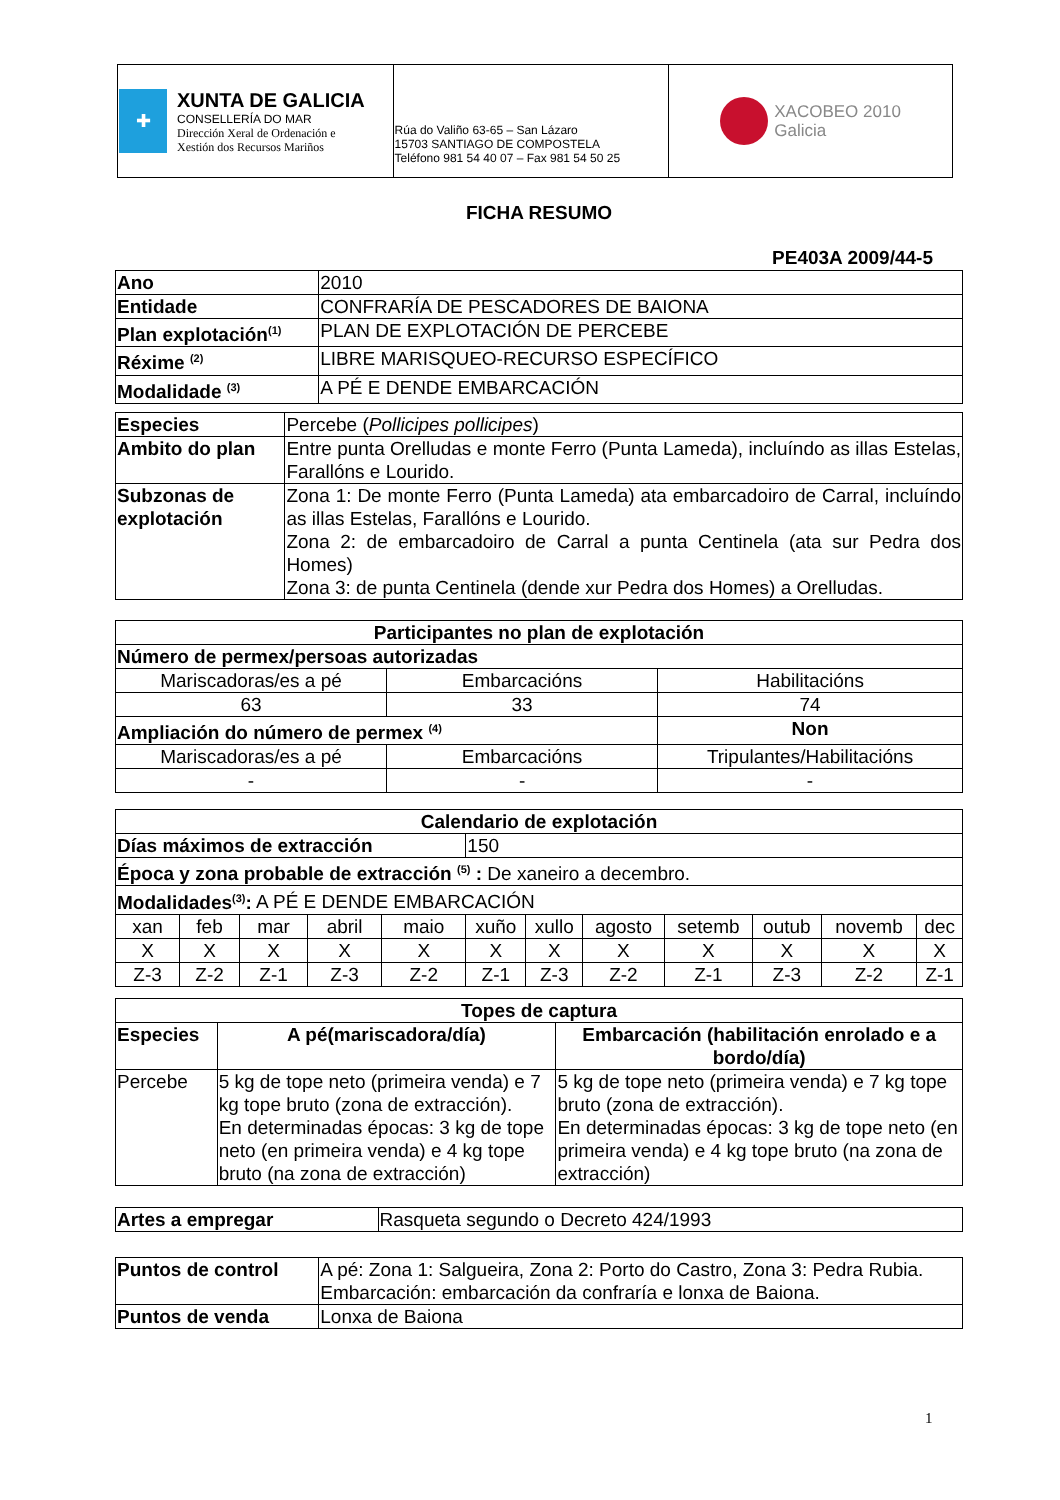| ✚ XUNTA DE GALICIA CONSELLERÍA DO MAR Dirección Xeral de Ordenación e Xestión dos Recursos Mariños | Rúa do Valiño 63-65 – San Lázaro 15703 SANTIAGO DE COMPOSTELA Teléfono 981 54 40 07 – Fax 981 54 50 25 | XACOBEO 2010 Galicia |
FICHA RESUMO
PE403A 2009/44-5
| Ano | 2010 |
| Entidade | CONFRARÍA DE PESCADORES DE BAIONA |
| Plan explotación<sup>(1)</sup> | PLAN DE EXPLOTACIÓN DE PERCEBE |
| Réxime <sup>(2)</sup> | LIBRE MARISQUEO-RECURSO ESPECÍFICO |
| Modalidade <sup>(3)</sup> | A PÉ E DENDE EMBARCACIÓN |
| Especies | Percebe ( Pollicipes pollicipes ) |
| Ambito do plan | Entre punta Orelludas e monte Ferro (Punta Lameda), incluíndo as illas Estelas, Farallóns e Lourido. |
| Subzonas de explotación | Zona 1: De monte Ferro (Punta Lameda) ata embarcadoiro de Carral, incluíndo as illas Estelas, Farallóns e Lourido. Zona 2: de embarcadoiro de Carral a punta Centinela (ata sur Pedra dos Homes) Zona 3: de punta Centinela (dende xur Pedra dos Homes) a Orelludas. |
| Participantes no plan de explotación | | | |
| --- | --- | --- | --- |
| Número de permex/persoas autorizadas | | | |
| Mariscadoras/es a pé | Embarcacións | | Habilitacións |
| 63 | 33 | | 74 |
| Ampliación do número de permex <sup>(4)</sup> | | Non | |
| Mariscadoras/es a pé | Embarcacións | | Tripulantes/Habilitacións |
| - | - | | - |
| Calendario de explotación | | | | | | | | | | | |
| --- | --- | --- | --- | --- | --- | --- | --- | --- | --- | --- | --- |
| Días máximos de extracción | | | | | 150 | | | | | | |
| Época y zona probable de extracción <sup>(5)</sup> : De xaneiro a decembro. | | | | | | | | | | | |
| Modalidades<sup>(3)</sup>: A PÉ E DENDE EMBARCACIÓN | | | | | | | | | | | |
| xan | feb | mar | abril | maio | xuño | xullo | agosto | setemb | outub | novemb | dec |
| X | X | X | X | X | X | X | X | X | X | X | X |
| Z-3 | Z-2 | Z-1 | Z-3 | Z-2 | Z-1 | Z-3 | Z-2 | Z-1 | Z-3 | Z-2 | Z-1 |
| Topes de captura | | |
| --- | --- | --- |
| Especies | A pé(mariscadora/día) | Embarcación (habilitación enrolado e a bordo/día) |
| Percebe | 5 kg de tope neto (primeira venda) e 7 kg tope bruto (zona de extracción). En determinadas épocas: 3 kg de tope neto (en primeira venda) e 4 kg tope bruto (na zona de extracción) | 5 kg de tope neto (primeira venda) e 7 kg tope bruto (zona de extracción). En determinadas épocas: 3 kg de tope neto (en primeira venda) e 4 kg tope bruto (na zona de extracción) |
| Artes a empregar | Rasqueta segundo o Decreto 424/1993 |
| Puntos de control | A pé: Zona 1: Salgueira, Zona 2: Porto do Castro, Zona 3: Pedra Rubia. Embarcación: embarcación da confraría e lonxa de Baiona. |
| Puntos de venda | Lonxa de Baiona |
1